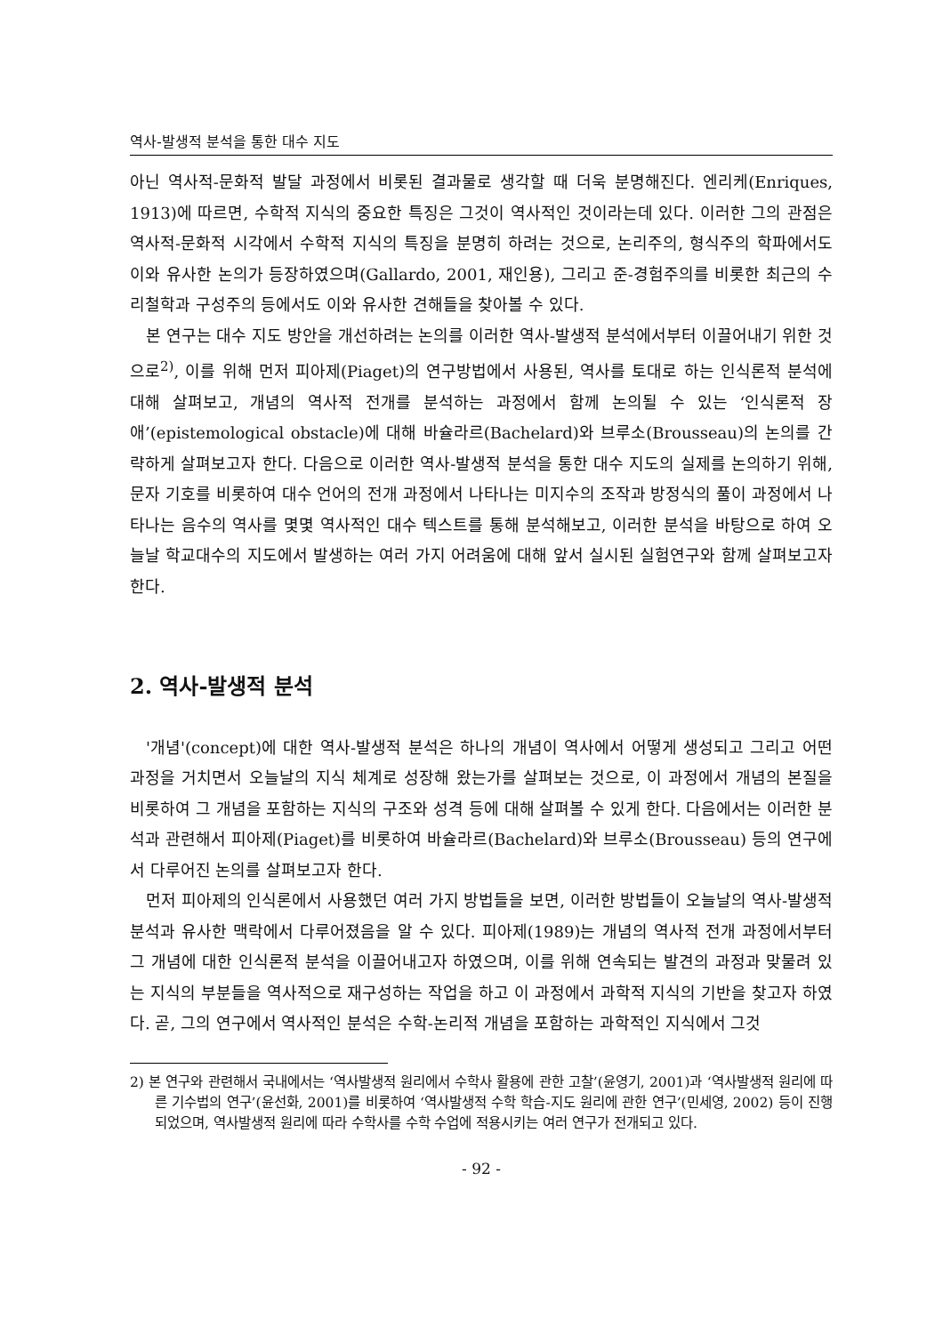역사-발생적 분석을 통한 대수 지도
아닌 역사적-문화적 발달 과정에서 비롯된 결과물로 생각할 때 더욱 분명해진다. 엔리케(Enriques, 1913)에 따르면, 수학적 지식의 중요한 특징은 그것이 역사적인 것이라는데 있다. 이러한 그의 관점은 역사적-문화적 시각에서 수학적 지식의 특징을 분명히 하려는 것으로, 논리주의, 형식주의 학파에서도 이와 유사한 논의가 등장하였으며(Gallardo, 2001, 재인용), 그리고 준-경험주의를 비롯한 최근의 수리철학과 구성주의 등에서도 이와 유사한 견해들을 찾아볼 수 있다.
본 연구는 대수 지도 방안을 개선하려는 논의를 이러한 역사-발생적 분석에서부터 이끌어내기 위한 것으로<sup>2)</sup>, 이를 위해 먼저 피아제(Piaget)의 연구방법에서 사용된, 역사를 토대로 하는 인식론적 분석에 대해 살펴보고, 개념의 역사적 전개를 분석하는 과정에서 함께 논의될 수 있는 ‘인식론적 장애’(epistemological obstacle)에 대해 바슐라르(Bachelard)와 브루소(Brousseau)의 논의를 간략하게 살펴보고자 한다. 다음으로 이러한 역사-발생적 분석을 통한 대수 지도의 실제를 논의하기 위해, 문자 기호를 비롯하여 대수 언어의 전개 과정에서 나타나는 미지수의 조작과 방정식의 풀이 과정에서 나타나는 음수의 역사를 몇몇 역사적인 대수 텍스트를 통해 분석해보고, 이러한 분석을 바탕으로 하여 오늘날 학교대수의 지도에서 발생하는 여러 가지 어려움에 대해 앞서 실시된 실험연구와 함께 살펴보고자 한다.
2. 역사-발생적 분석
'개념'(concept)에 대한 역사-발생적 분석은 하나의 개념이 역사에서 어떻게 생성되고 그리고 어떤 과정을 거치면서 오늘날의 지식 체계로 성장해 왔는가를 살펴보는 것으로, 이 과정에서 개념의 본질을 비롯하여 그 개념을 포함하는 지식의 구조와 성격 등에 대해 살펴볼 수 있게 한다. 다음에서는 이러한 분석과 관련해서 피아제(Piaget)를 비롯하여 바슐라르(Bachelard)와 브루소(Brousseau) 등의 연구에서 다루어진 논의를 살펴보고자 한다.
먼저 피아제의 인식론에서 사용했던 여러 가지 방법들을 보면, 이러한 방법들이 오늘날의 역사-발생적 분석과 유사한 맥락에서 다루어졌음을 알 수 있다. 피아제(1989)는 개념의 역사적 전개 과정에서부터 그 개념에 대한 인식론적 분석을 이끌어내고자 하였으며, 이를 위해 연속되는 발견의 과정과 맞물려 있는 지식의 부분들을 역사적으로 재구성하는 작업을 하고 이 과정에서 과학적 지식의 기반을 찾고자 하였다. 곧, 그의 연구에서 역사적인 분석은 수학-논리적 개념을 포함하는 과학적인 지식에서 그것
2) 본 연구와 관련해서 국내에서는 ‘역사발생적 원리에서 수학사 활용에 관한 고찰’(윤영기, 2001)과 ‘역사발생적 원리에 따른 기수법의 연구’(윤선화, 2001)를 비롯하여 ‘역사발생적 수학 학습-지도 원리에 관한 연구’(민세영, 2002) 등이 진행되었으며, 역사발생적 원리에 따라 수학사를 수학 수업에 적용시키는 여러 연구가 전개되고 있다.
- 92 -